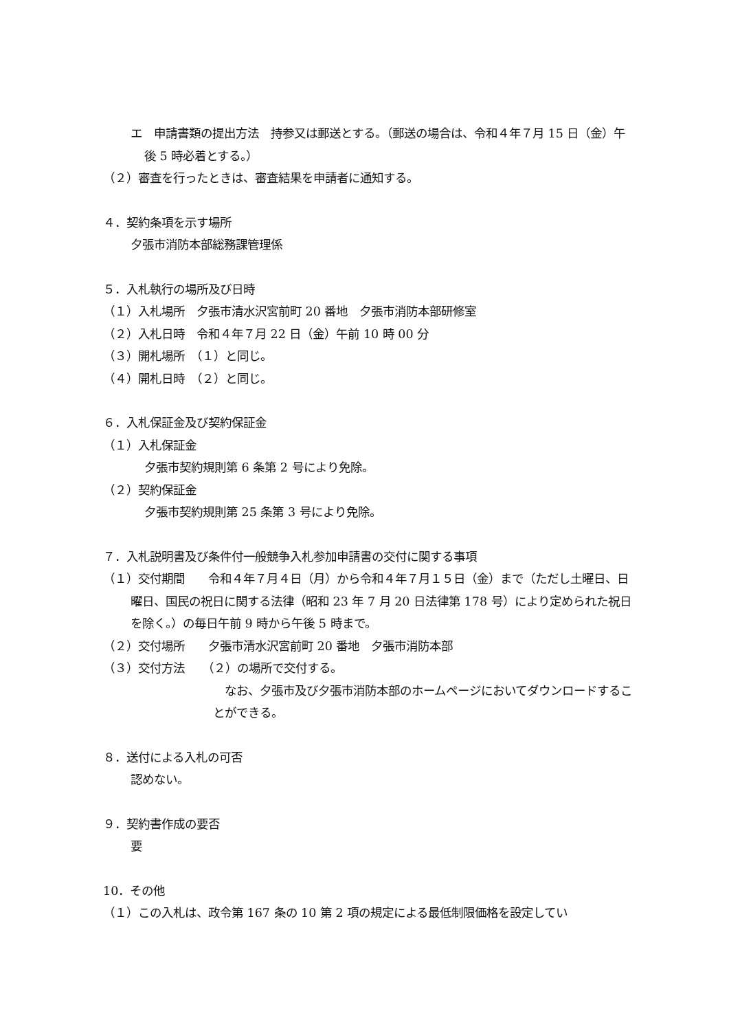エ　申請書類の提出方法　持参又は郵送とする。（郵送の場合は、令和４年７月 15 日（金）午後 5 時必着とする。）
（２）審査を行ったときは、審査結果を申請者に通知する。
４．契約条項を示す場所
夕張市消防本部総務課管理係
５．入札執行の場所及び日時
（１）入札場所　夕張市清水沢宮前町 20 番地　夕張市消防本部研修室
（２）入札日時　令和４年７月 22 日（金）午前 10 時 00 分
（３）開札場所　（１）と同じ。
（４）開札日時　（２）と同じ。
６．入札保証金及び契約保証金
（１）入札保証金
夕張市契約規則第 6 条第 2 号により免除。
（２）契約保証金
夕張市契約規則第 25 条第 3 号により免除。
７．入札説明書及び条件付一般競争入札参加申請書の交付に関する事項
（１）交付期間　　令和４年７月４日（月）から令和４年７月１５日（金）まで（ただし土曜日、日曜日、国民の祝日に関する法律（昭和 23 年 7 月 20 日法律第 178 号）により定められた祝日を除く。）の毎日午前 9 時から午後 5 時まで。
（２）交付場所　　夕張市清水沢宮前町 20 番地　夕張市消防本部
（３）交付方法　　（２）の場所で交付する。
　なお、夕張市及び夕張市消防本部のホームページにおいてダウンロードすることができる。
８．送付による入札の可否
認めない。
９．契約書作成の要否
要
10．その他
（１）この入札は、政令第 167 条の 10 第 2 項の規定による最低制限価格を設定してい